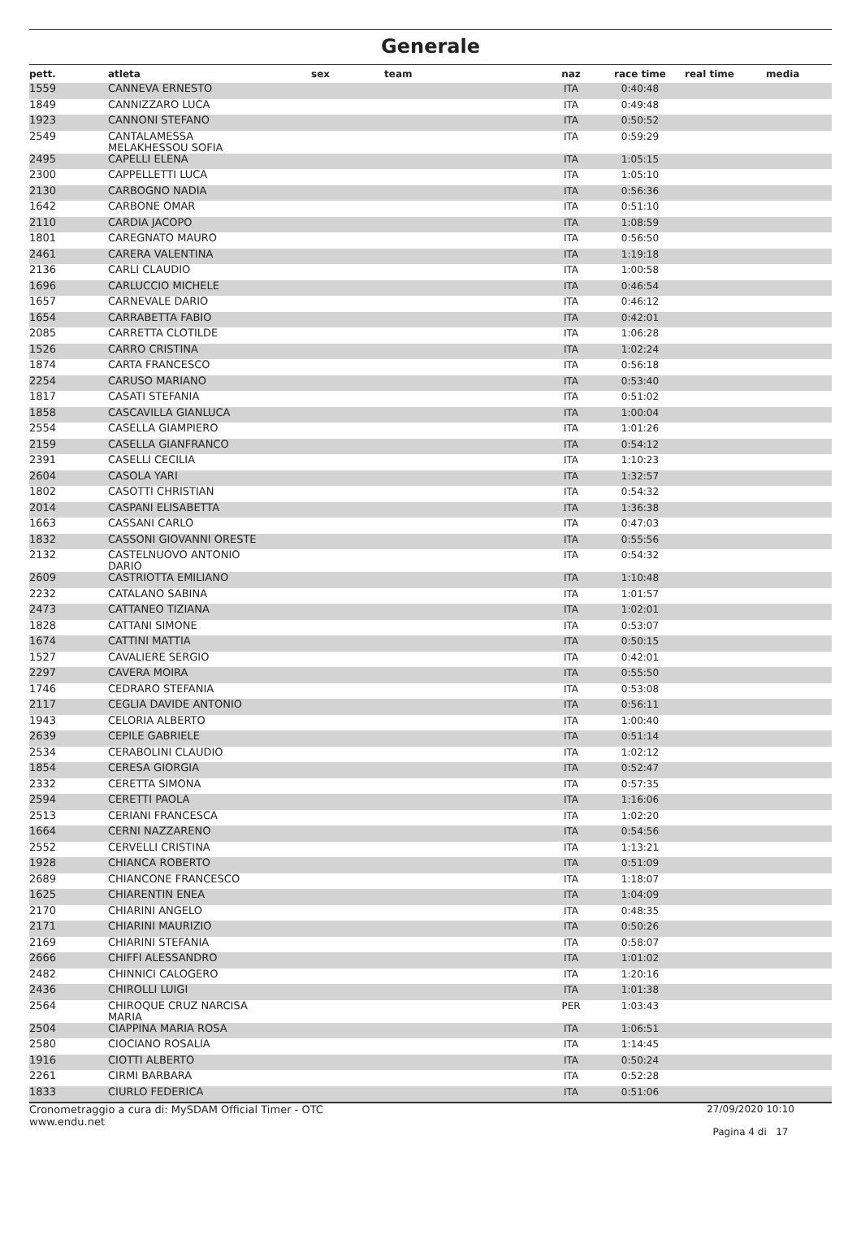Generale
| pett. | atleta | sex | team | naz | race time | real time | media |
| --- | --- | --- | --- | --- | --- | --- | --- |
| 1559 | CANNEVA ERNESTO | | | ITA | 0:40:48 | | |
| 1849 | CANNIZZARO LUCA | | | ITA | 0:49:48 | | |
| 1923 | CANNONI STEFANO | | | ITA | 0:50:52 | | |
| 2549 | CANTALAMESSA MELAKHESSOU SOFIA | | | ITA | 0:59:29 | | |
| 2495 | CAPELLI ELENA | | | ITA | 1:05:15 | | |
| 2300 | CAPPELLETTI LUCA | | | ITA | 1:05:10 | | |
| 2130 | CARBOGNO NADIA | | | ITA | 0:56:36 | | |
| 1642 | CARBONE OMAR | | | ITA | 0:51:10 | | |
| 2110 | CARDIA JACOPO | | | ITA | 1:08:59 | | |
| 1801 | CAREGNATO MAURO | | | ITA | 0:56:50 | | |
| 2461 | CARERA VALENTINA | | | ITA | 1:19:18 | | |
| 2136 | CARLI CLAUDIO | | | ITA | 1:00:58 | | |
| 1696 | CARLUCCIO MICHELE | | | ITA | 0:46:54 | | |
| 1657 | CARNEVALE DARIO | | | ITA | 0:46:12 | | |
| 1654 | CARRABETTA FABIO | | | ITA | 0:42:01 | | |
| 2085 | CARRETTA CLOTILDE | | | ITA | 1:06:28 | | |
| 1526 | CARRO CRISTINA | | | ITA | 1:02:24 | | |
| 1874 | CARTA FRANCESCO | | | ITA | 0:56:18 | | |
| 2254 | CARUSO MARIANO | | | ITA | 0:53:40 | | |
| 1817 | CASATI STEFANIA | | | ITA | 0:51:02 | | |
| 1858 | CASCAVILLA GIANLUCA | | | ITA | 1:00:04 | | |
| 2554 | CASELLA GIAMPIERO | | | ITA | 1:01:26 | | |
| 2159 | CASELLA GIANFRANCO | | | ITA | 0:54:12 | | |
| 2391 | CASELLI CECILIA | | | ITA | 1:10:23 | | |
| 2604 | CASOLA YARI | | | ITA | 1:32:57 | | |
| 1802 | CASOTTI CHRISTIAN | | | ITA | 0:54:32 | | |
| 2014 | CASPANI ELISABETTA | | | ITA | 1:36:38 | | |
| 1663 | CASSANI CARLO | | | ITA | 0:47:03 | | |
| 1832 | CASSONI GIOVANNI ORESTE | | | ITA | 0:55:56 | | |
| 2132 | CASTELNUOVO ANTONIO DARIO | | | ITA | 0:54:32 | | |
| 2609 | CASTRIOTTA EMILIANO | | | ITA | 1:10:48 | | |
| 2232 | CATALANO SABINA | | | ITA | 1:01:57 | | |
| 2473 | CATTANEO TIZIANA | | | ITA | 1:02:01 | | |
| 1828 | CATTANI SIMONE | | | ITA | 0:53:07 | | |
| 1674 | CATTINI MATTIA | | | ITA | 0:50:15 | | |
| 1527 | CAVALIERE SERGIO | | | ITA | 0:42:01 | | |
| 2297 | CAVERA MOIRA | | | ITA | 0:55:50 | | |
| 1746 | CEDRARO STEFANIA | | | ITA | 0:53:08 | | |
| 2117 | CEGLIA DAVIDE ANTONIO | | | ITA | 0:56:11 | | |
| 1943 | CELORIA ALBERTO | | | ITA | 1:00:40 | | |
| 2639 | CEPILE GABRIELE | | | ITA | 0:51:14 | | |
| 2534 | CERABOLINI CLAUDIO | | | ITA | 1:02:12 | | |
| 1854 | CERESA GIORGIA | | | ITA | 0:52:47 | | |
| 2332 | CERETTA SIMONA | | | ITA | 0:57:35 | | |
| 2594 | CERETTI PAOLA | | | ITA | 1:16:06 | | |
| 2513 | CERIANI FRANCESCA | | | ITA | 1:02:20 | | |
| 1664 | CERNI NAZZARENO | | | ITA | 0:54:56 | | |
| 2552 | CERVELLI CRISTINA | | | ITA | 1:13:21 | | |
| 1928 | CHIANCA ROBERTO | | | ITA | 0:51:09 | | |
| 2689 | CHIANCONE FRANCESCO | | | ITA | 1:18:07 | | |
| 1625 | CHIARENTIN ENEA | | | ITA | 1:04:09 | | |
| 2170 | CHIARINI ANGELO | | | ITA | 0:48:35 | | |
| 2171 | CHIARINI MAURIZIO | | | ITA | 0:50:26 | | |
| 2169 | CHIARINI STEFANIA | | | ITA | 0:58:07 | | |
| 2666 | CHIFFI ALESSANDRO | | | ITA | 1:01:02 | | |
| 2482 | CHINNICI CALOGERO | | | ITA | 1:20:16 | | |
| 2436 | CHIROLLI LUIGI | | | ITA | 1:01:38 | | |
| 2564 | CHIROQUE CRUZ NARCISA MARIA | | | PER | 1:03:43 | | |
| 2504 | CIAPPINA MARIA ROSA | | | ITA | 1:06:51 | | |
| 2580 | CIOCIANO ROSALIA | | | ITA | 1:14:45 | | |
| 1916 | CIOTTI ALBERTO | | | ITA | 0:50:24 | | |
| 2261 | CIRMI BARBARA | | | ITA | 0:52:28 | | |
| 1833 | CIURLO FEDERICA | | | ITA | 0:51:06 | | |
Cronometraggio a cura di: MySDAM Official Timer - OTC
www.endu.net
27/09/2020 10:10
Pagina 4 di 17